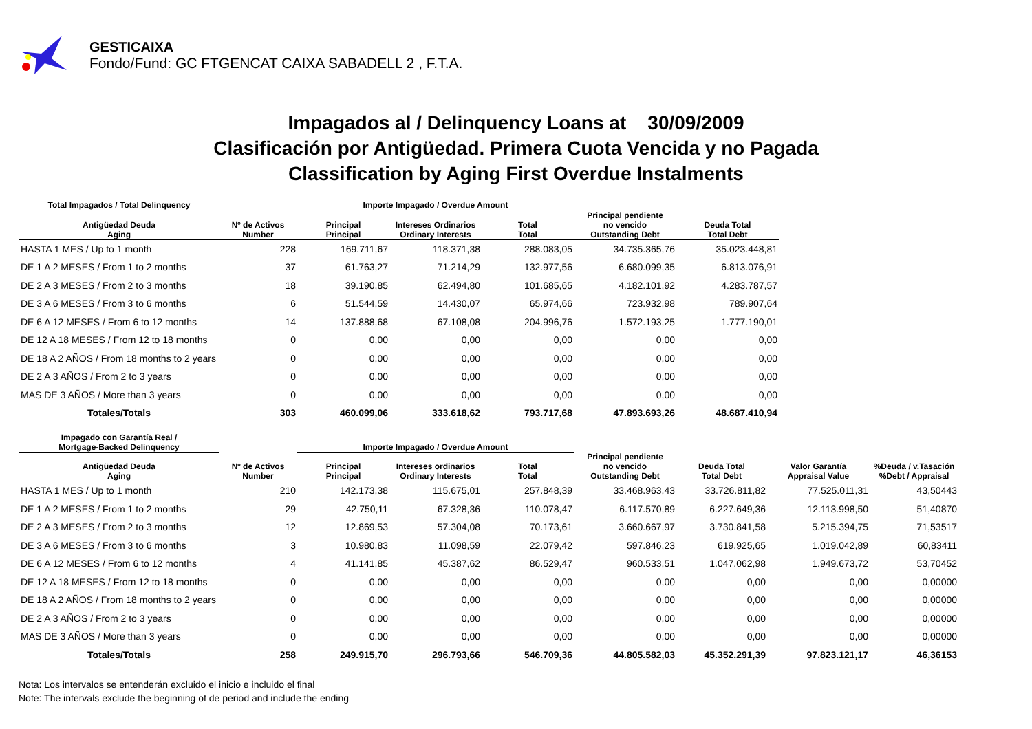GESTICAIXA
Fondo/Fund: GC FTGENCAT CAIXA SABADELL 2 , F.T.A.
Impagados al / Delinquency Loans at 30/09/2009
Clasificación por Antigüedad. Primera Cuota Vencida y no Pagada
Classification by Aging First Overdue Instalments
| Total Impagados / Total Delinquency | | Importe Impagado / Overdue Amount | | | | |
| --- | --- | --- | --- | --- | --- | --- |
| Antigüedad Deuda Aging | Nº de Activos Number | Principal Principal | Intereses Ordinarios Ordinary Interests | Total Total | Principal pendiente no vencido Outstanding Debt | Deuda Total Total Debt |
| HASTA 1 MES / Up to 1 month | 228 | 169.711,67 | 118.371,38 | 288.083,05 | 34.735.365,76 | 35.023.448,81 |
| DE 1 A 2 MESES / From 1 to 2 months | 37 | 61.763,27 | 71.214,29 | 132.977,56 | 6.680.099,35 | 6.813.076,91 |
| DE 2 A 3 MESES / From 2 to 3 months | 18 | 39.190,85 | 62.494,80 | 101.685,65 | 4.182.101,92 | 4.283.787,57 |
| DE 3 A 6 MESES / From 3 to 6 months | 6 | 51.544,59 | 14.430,07 | 65.974,66 | 723.932,98 | 789.907,64 |
| DE 6 A 12 MESES / From 6 to 12 months | 14 | 137.888,68 | 67.108,08 | 204.996,76 | 1.572.193,25 | 1.777.190,01 |
| DE 12 A 18 MESES / From 12 to 18 months | 0 | 0,00 | 0,00 | 0,00 | 0,00 | 0,00 |
| DE 18 A 2 AÑOS / From 18 months to 2 years | 0 | 0,00 | 0,00 | 0,00 | 0,00 | 0,00 |
| DE 2 A 3 AÑOS / From 2 to 3 years | 0 | 0,00 | 0,00 | 0,00 | 0,00 | 0,00 |
| MAS DE 3 AÑOS / More than 3 years | 0 | 0,00 | 0,00 | 0,00 | 0,00 | 0,00 |
| Totales/Totals | 303 | 460.099,06 | 333.618,62 | 793.717,68 | 47.893.693,26 | 48.687.410,94 |
| Impagado con Garantía Real / Mortgage-Backed Delinquency | | Importe Impagado / Overdue Amount | | | | | | |
| --- | --- | --- | --- | --- | --- | --- | --- | --- |
| Antigüedad Deuda Aging | Nº de Activos Number | Principal Principal | Intereses ordinarios Ordinary Interests | Total Total | Principal pendiente no vencido Outstanding Debt | Deuda Total Total Debt | Valor Garantía Appraisal Value | %Deuda / v.Tasación %Debt / Appraisal |
| HASTA 1 MES / Up to 1 month | 210 | 142.173,38 | 115.675,01 | 257.848,39 | 33.468.963,43 | 33.726.811,82 | 77.525.011,31 | 43,50443 |
| DE 1 A 2 MESES / From 1 to 2 months | 29 | 42.750,11 | 67.328,36 | 110.078,47 | 6.117.570,89 | 6.227.649,36 | 12.113.998,50 | 51,40870 |
| DE 2 A 3 MESES / From 2 to 3 months | 12 | 12.869,53 | 57.304,08 | 70.173,61 | 3.660.667,97 | 3.730.841,58 | 5.215.394,75 | 71,53517 |
| DE 3 A 6 MESES / From 3 to 6 months | 3 | 10.980,83 | 11.098,59 | 22.079,42 | 597.846,23 | 619.925,65 | 1.019.042,89 | 60,83411 |
| DE 6 A 12 MESES / From 6 to 12 months | 4 | 41.141,85 | 45.387,62 | 86.529,47 | 960.533,51 | 1.047.062,98 | 1.949.673,72 | 53,70452 |
| DE 12 A 18 MESES / From 12 to 18 months | 0 | 0,00 | 0,00 | 0,00 | 0,00 | 0,00 | 0,00 | 0,00000 |
| DE 18 A 2 AÑOS / From 18 months to 2 years | 0 | 0,00 | 0,00 | 0,00 | 0,00 | 0,00 | 0,00 | 0,00000 |
| DE 2 A 3 AÑOS / From 2 to 3 years | 0 | 0,00 | 0,00 | 0,00 | 0,00 | 0,00 | 0,00 | 0,00000 |
| MAS DE 3 AÑOS / More than 3 years | 0 | 0,00 | 0,00 | 0,00 | 0,00 | 0,00 | 0,00 | 0,00000 |
| Totales/Totals | 258 | 249.915,70 | 296.793,66 | 546.709,36 | 44.805.582,03 | 45.352.291,39 | 97.823.121,17 | 46,36153 |
Nota: Los intervalos se entenderán excluido el inicio e incluido el final
Note: The intervals exclude the beginning of de period and include the ending